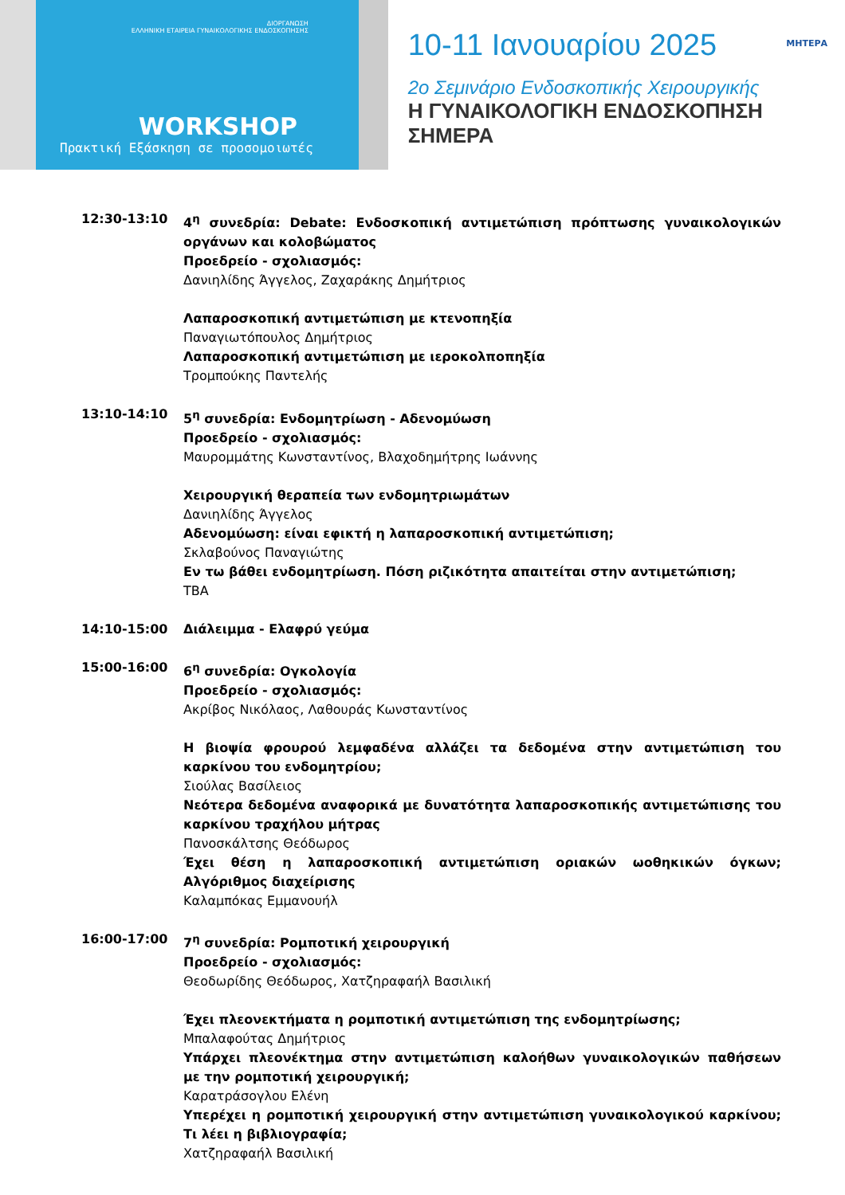ΔΙΟΡΓΑΝΩΣΗ
ΕΛΛΗΝΙΚΗ ΕΤΑΙΡΕΙΑ ΓΥΝΑΙΚΟΛΟΓΙΚΗΣ ΕΝΔΟΣΚΟΠΗΣΗΣ
WORKSHOP
Πρακτική Εξάσκηση σε προσομοιωτές
10-11 Ιανουαρίου 2025
ΜΗΤΕΡΑ
2ο Σεμινάριο Ενδοσκοπικής Χειρουργικής
Η ΓΥΝΑΙΚΟΛΟΓΙΚΗ ΕΝΔΟΣΚΟΠΗΣΗ ΣΗΜΕΡΑ
12:30-13:10 4<sup>η</sup> συνεδρία: Debate: Ενδοσκοπική αντιμετώπιση πρόπτωσης γυναικολογικών οργάνων και κολοβώματος
Προεδρείο - σχολιασμός:
Δανιηλίδης Άγγελος, Ζαχαράκης Δημήτριος
Λαπαροσκοπική αντιμετώπιση με κτενοπηξία
Παναγιωτόπουλος Δημήτριος
Λαπαροσκοπική αντιμετώπιση με ιεροκολποπηξία
Τρομπούκης Παντελής
13:10-14:10 5<sup>η</sup> συνεδρία: Ενδομητρίωση - Αδενομύωση
Προεδρείο - σχολιασμός:
Μαυρομμάτης Κωνσταντίνος, Βλαχοδημήτρης Ιωάννης
Χειρουργική θεραπεία των ενδομητριωμάτων
Δανιηλίδης Άγγελος
Αδενομύωση: είναι εφικτή η λαπαροσκοπική αντιμετώπιση;
Σκλαβούνος Παναγιώτης
Εν τω βάθει ενδομητρίωση. Πόση ριζικότητα απαιτείται στην αντιμετώπιση;
TBA
14:10-15:00 Διάλειμμα - Ελαφρύ γεύμα
15:00-16:00 6<sup>η</sup> συνεδρία: Ογκολογία
Προεδρείο - σχολιασμός:
Ακρίβος Νικόλαος, Λαθουράς Κωνσταντίνος
Η βιοψία φρουρού λεμφαδένα αλλάζει τα δεδομένα στην αντιμετώπιση του καρκίνου του ενδομητρίου;
Σιούλας Βασίλειος
Νεότερα δεδομένα αναφορικά με δυνατότητα λαπαροσκοπικής αντιμετώπισης του καρκίνου τραχήλου μήτρας
Πανοσκάλτσης Θεόδωρος
Έχει θέση η λαπαροσκοπική αντιμετώπιση οριακών ωοθηκικών όγκων; Αλγόριθμος διαχείρισης
Καλαμπόκας Εμμανουήλ
16:00-17:00 7<sup>η</sup> συνεδρία: Ρομποτική χειρουργική
Προεδρείο - σχολιασμός:
Θεοδωρίδης Θεόδωρος, Χατζηραφαήλ Βασιλική
Έχει πλεονεκτήματα η ρομποτική αντιμετώπιση της ενδομητρίωσης;
Μπαλαφούτας Δημήτριος
Υπάρχει πλεονέκτημα στην αντιμετώπιση καλοήθων γυναικολογικών παθήσεων με την ρομποτική χειρουργική;
Καρατράσογλου Ελένη
Υπερέχει η ρομποτική χειρουργική στην αντιμετώπιση γυναικολογικού καρκίνου; Τι λέει η βιβλιογραφία;
Χατζηραφαήλ Βασιλική